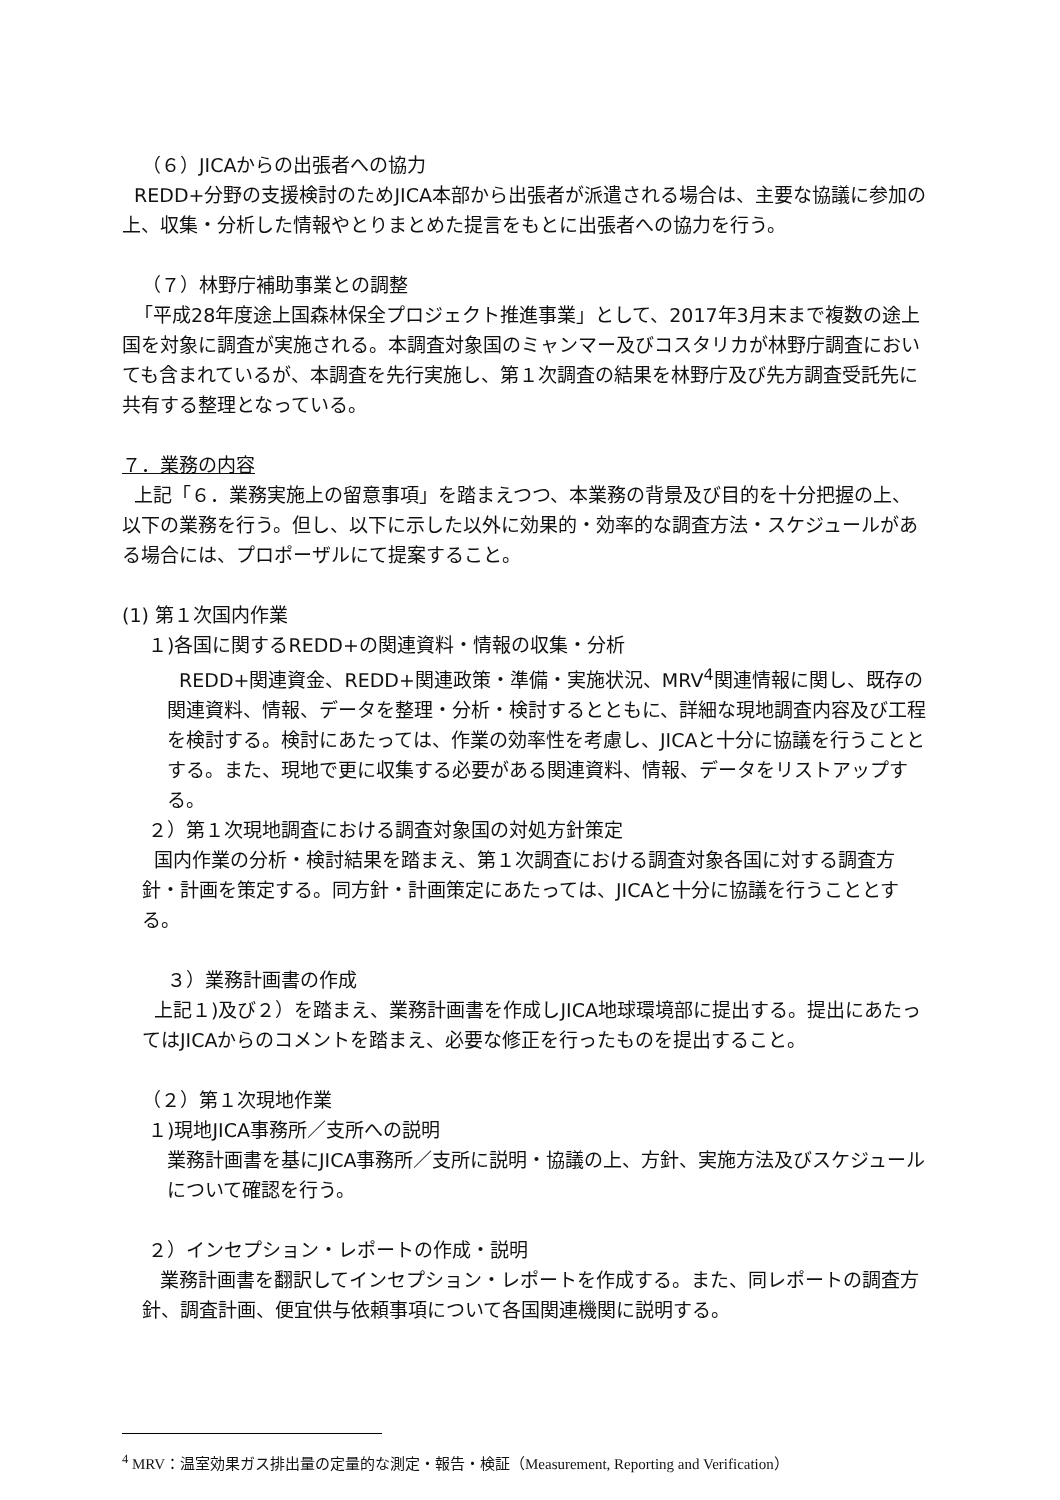（６）JICAからの出張者への協力
REDD+分野の支援検討のためJICA本部から出張者が派遣される場合は、主要な協議に参加の上、収集・分析した情報やとりまとめた提言をもとに出張者への協力を行う。
（７）林野庁補助事業との調整
「平成28年度途上国森林保全プロジェクト推進事業」として、2017年3月末まで複数の途上国を対象に調査が実施される。本調査対象国のミャンマー及びコスタリカが林野庁調査においても含まれているが、本調査を先行実施し、第１次調査の結果を林野庁及び先方調査受託先に共有する整理となっている。
７．業務の内容
上記「６．業務実施上の留意事項」を踏まえつつ、本業務の背景及び目的を十分把握の上、以下の業務を行う。但し、以下に示した以外に効果的・効率的な調査方法・スケジュールがある場合には、プロポーザルにて提案すること。
(1) 第１次国内作業
１)各国に関するREDD+の関連資料・情報の収集・分析
REDD+関連資金、REDD+関連政策・準備・実施状況、MRV<sup>4</sup>関連情報に関し、既存の関連資料、情報、データを整理・分析・検討するとともに、詳細な現地調査内容及び工程を検討する。検討にあたっては、作業の効率性を考慮し、JICAと十分に協議を行うこととする。また、現地で更に収集する必要がある関連資料、情報、データをリストアップする。
２）第１次現地調査における調査対象国の対処方針策定
国内作業の分析・検討結果を踏まえ、第１次調査における調査対象各国に対する調査方針・計画を策定する。同方針・計画策定にあたっては、JICAと十分に協議を行うこととする。
３）業務計画書の作成
上記１)及び２）を踏まえ、業務計画書を作成しJICA地球環境部に提出する。提出にあたってはJICAからのコメントを踏まえ、必要な修正を行ったものを提出すること。
（２）第１次現地作業
１)現地JICA事務所／支所への説明
業務計画書を基にJICA事務所／支所に説明・協議の上、方針、実施方法及びスケジュールについて確認を行う。
２）インセプション・レポートの作成・説明
業務計画書を翻訳してインセプション・レポートを作成する。また、同レポートの調査方針、調査計画、便宜供与依頼事項について各国関連機関に説明する。
<sup>4</sup> MRV：温室効果ガス排出量の定量的な測定・報告・検証（Measurement, Reporting and Verification）